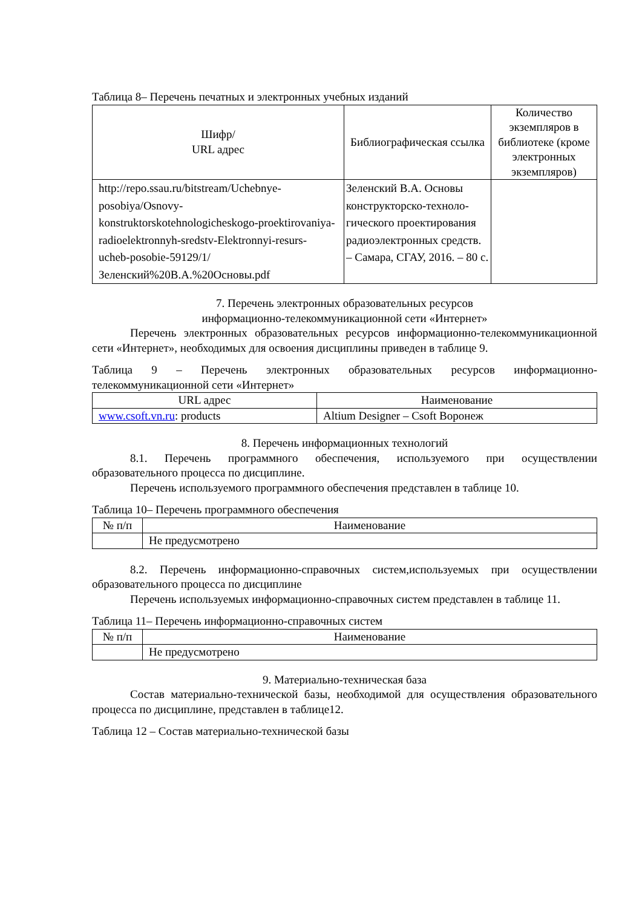Таблица 8– Перечень печатных и электронных учебных изданий
| Шифр/ URL адрес | Библиографическая ссылка | Количество экземпляров в библиотеке (кроме электронных экземпляров) |
| --- | --- | --- |
| http://repo.ssau.ru/bitstream/Uchebnye-posobiya/Osnovy-konstruktorskotehnologicheskogo-proektirovaniya-radioelektronnyh-sredstv-Elektronnyi-resurs-ucheb-posobie-59129/1/Зеленский%20В.А.%20Основы.pdf | Зеленский В.А. Основы конструкторско-техноло-гического проектирования радиоэлектронных средств. – Самара, СГАУ, 2016. – 80 с. | |
7. Перечень электронных образовательных ресурсов
информационно-телекоммуникационной сети «Интернет»
Перечень электронных образовательных ресурсов информационно-телекоммуникационной сети «Интернет», необходимых для освоения дисциплины приведен в таблице 9.
Таблица 9 – Перечень электронных образовательных ресурсов информационно-телекоммуникационной сети «Интернет»
| URL адрес | Наименование |
| --- | --- |
| www.csoft.vn.ru : products | Altium Designer – Csoft Воронеж |
8. Перечень информационных технологий
8.1. Перечень программного обеспечения, используемого при осуществлении образовательного процесса по дисциплине.
Перечень используемого программного обеспечения представлен в таблице 10.
Таблица 10– Перечень программного обеспечения
| № п/п | Наименование |
| --- | --- |
| | Не предусмотрено |
8.2. Перечень информационно-справочных систем,используемых при осуществлении образовательного процесса по дисциплине
Перечень используемых информационно-справочных систем представлен в таблице 11.
Таблица 11– Перечень информационно-справочных систем
| № п/п | Наименование |
| --- | --- |
| | Не предусмотрено |
9. Материально-техническая база
Состав материально-технической базы, необходимой для осуществления образовательного процесса по дисциплине, представлен в таблице12.
Таблица 12 – Состав материально-технической базы